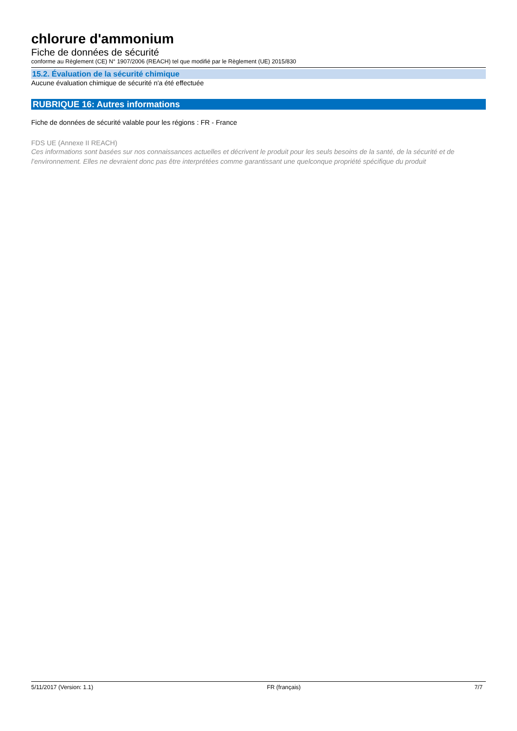chlorure d'ammonium
Fiche de données de sécurité
conforme au Règlement (CE) N° 1907/2006 (REACH) tel que modifié par le Règlement (UE) 2015/830
15.2. Évaluation de la sécurité chimique
Aucune évaluation chimique de sécurité n'a été effectuée
RUBRIQUE 16: Autres informations
Fiche de données de sécurité valable pour les régions
: FR - France
FDS UE (Annexe II REACH)
Ces informations sont basées sur nos connaissances actuelles et décrivent le produit pour les seuls besoins de la santé, de la sécurité et de l’environnement. Elles ne devraient donc pas être interprétées comme garantissant une quelconque propriété spécifique du produit
5/11/2017 (Version: 1.1) FR (français) 7/7